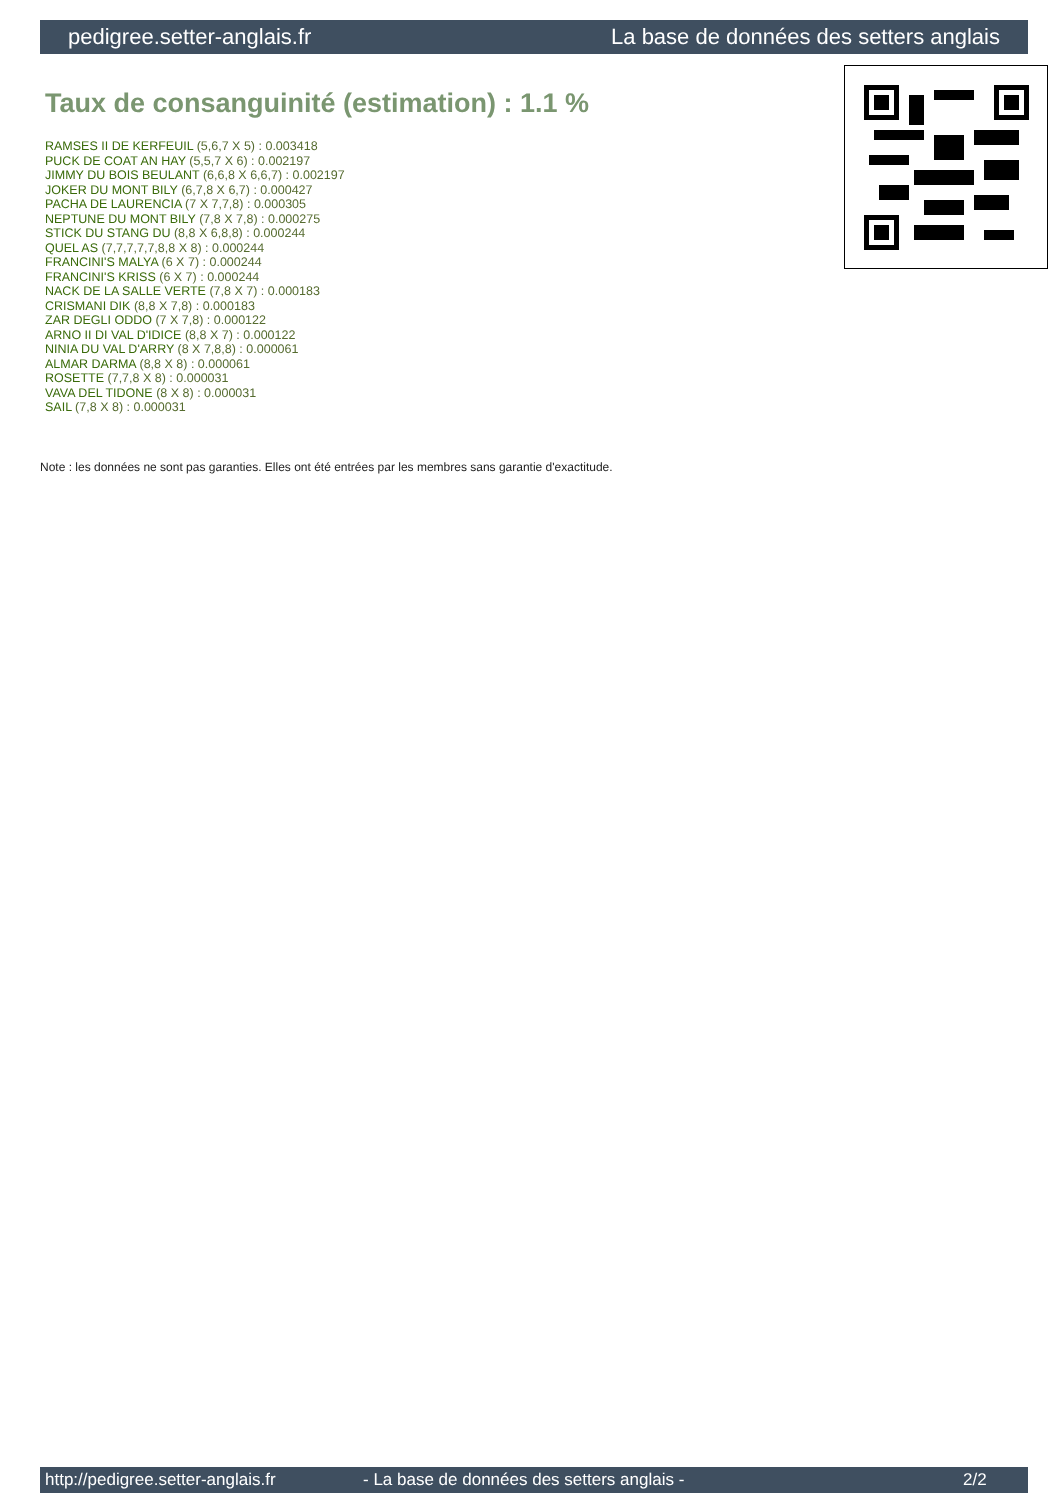pedigree.setter-anglais.fr La base de données des setters anglais
Taux de consanguinité (estimation) : 1.1 %
RAMSES II DE KERFEUIL (5,6,7 X 5) : 0.003418
PUCK DE COAT AN HAY (5,5,7 X 6) : 0.002197
JIMMY DU BOIS BEULANT (6,6,8 X 6,6,7) : 0.002197
JOKER DU MONT BILY (6,7,8 X 6,7) : 0.000427
PACHA DE LAURENCIA (7 X 7,7,8) : 0.000305
NEPTUNE DU MONT BILY (7,8 X 7,8) : 0.000275
STICK DU STANG DU (8,8 X 6,8,8) : 0.000244
QUEL AS (7,7,7,7,7,8,8 X 8) : 0.000244
FRANCINI'S MALYA (6 X 7) : 0.000244
FRANCINI'S KRISS (6 X 7) : 0.000244
NACK DE LA SALLE VERTE (7,8 X 7) : 0.000183
CRISMANI DIK (8,8 X 7,8) : 0.000183
ZAR DEGLI ODDO (7 X 7,8) : 0.000122
ARNO II DI VAL D'IDICE (8,8 X 7) : 0.000122
NINIA DU VAL D'ARRY (8 X 7,8,8) : 0.000061
ALMAR DARMA (8,8 X 8) : 0.000061
ROSETTE (7,7,8 X 8) : 0.000031
VAVA DEL TIDONE (8 X 8) : 0.000031
SAIL (7,8 X 8) : 0.000031
Note : les données ne sont pas garanties. Elles ont été entrées par les membres sans garantie d'exactitude.
http://pedigree.setter-anglais.fr - La base de données des setters anglais - 2/2